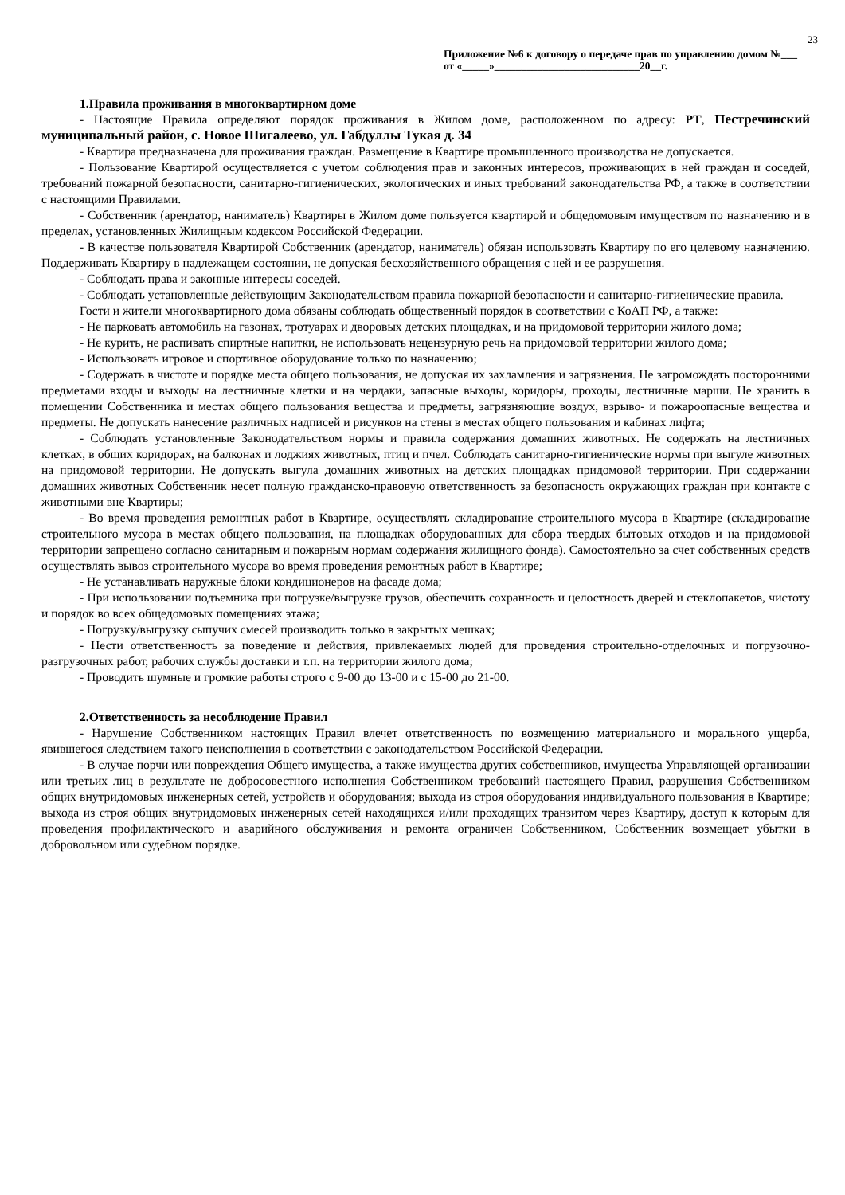23
Приложение №6 к договору о передаче прав по управлению домом №___ от «_____»___________________________20__г.
1.Правила проживания в многоквартирном доме
- Настоящие Правила определяют порядок проживания в Жилом доме, расположенном по адресу: РТ, Пестречинский муниципальный район, с. Новое Шигалеево, ул. Габдуллы Тукая д. 34
- Квартира предназначена для проживания граждан. Размещение в Квартире промышленного производства не допускается.
- Пользование Квартирой осуществляется с учетом соблюдения прав и законных интересов, проживающих в ней граждан и соседей, требований пожарной безопасности, санитарно-гигиенических, экологических и иных требований законодательства РФ, а также в соответствии с настоящими Правилами.
- Собственник (арендатор, наниматель) Квартиры в Жилом доме пользуется квартирой и общедомовым имуществом по назначению и в пределах, установленных Жилищным кодексом Российской Федерации.
- В качестве пользователя Квартирой Собственник (арендатор, наниматель) обязан использовать Квартиру по его целевому назначению. Поддерживать Квартиру в надлежащем состоянии, не допуская бесхозяйственного обращения с ней и ее разрушения.
- Соблюдать права и законные интересы соседей.
- Соблюдать установленные действующим Законодательством правила пожарной безопасности и санитарно-гигиенические правила.
Гости и жители многоквартирного дома обязаны соблюдать общественный порядок в соответствии с КоАП РФ, а также:
- Не парковать автомобиль на газонах, тротуарах и дворовых детских площадках, и на придомовой территории жилого дома;
- Не курить, не распивать спиртные напитки, не использовать нецензурную речь на придомовой территории жилого дома;
- Использовать игровое и спортивное оборудование только по назначению;
- Содержать в чистоте и порядке места общего пользования, не допуская их захламления и загрязнения. Не загромождать посторонними предметами входы и выходы на лестничные клетки и на чердаки, запасные выходы, коридоры, проходы, лестничные марши. Не хранить в помещении Собственника и местах общего пользования вещества и предметы, загрязняющие воздух, взрыво- и пожароопасные вещества и предметы. Не допускать нанесение различных надписей и рисунков на стены в местах общего пользования и кабинах лифта;
- Соблюдать установленные Законодательством нормы и правила содержания домашних животных. Не содержать на лестничных клетках, в общих коридорах, на балконах и лоджиях животных, птиц и пчел. Соблюдать санитарно-гигиенические нормы при выгуле животных на придомовой территории. Не допускать выгула домашних животных на детских площадках придомовой территории. При содержании домашних животных Собственник несет полную гражданско-правовую ответственность за безопасность окружающих граждан при контакте с животными вне Квартиры;
- Во время проведения ремонтных работ в Квартире, осуществлять складирование строительного мусора в Квартире (складирование строительного мусора в местах общего пользования, на площадках оборудованных для сбора твердых бытовых отходов и на придомовой территории запрещено согласно санитарным и пожарным нормам содержания жилищного фонда). Самостоятельно за счет собственных средств осуществлять вывоз строительного мусора во время проведения ремонтных работ в Квартире;
- Не устанавливать наружные блоки кондиционеров на фасаде дома;
- При использовании подъемника при погрузке/выгрузке грузов, обеспечить сохранность и целостность дверей и стеклопакетов, чистоту и порядок во всех общедомовых помещениях этажа;
- Погрузку/выгрузку сыпучих смесей производить только в закрытых мешках;
- Нести ответственность за поведение и действия, привлекаемых людей для проведения строительно-отделочных и погрузочно-разгрузочных работ, рабочих службы доставки и т.п. на территории жилого дома;
- Проводить шумные и громкие работы строго с 9-00 до 13-00 и с 15-00 до 21-00.
2.Ответственность за несоблюдение Правил
- Нарушение Собственником настоящих Правил влечет ответственность по возмещению материального и морального ущерба, явившегося следствием такого неисполнения в соответствии с законодательством Российской Федерации.
- В случае порчи или повреждения Общего имущества, а также имущества других собственников, имущества Управляющей организации или третьих лиц в результате не добросовестного исполнения Собственником требований настоящего Правил, разрушения Собственником общих внутридомовых инженерных сетей, устройств и оборудования; выхода из строя оборудования индивидуального пользования в Квартире; выхода из строя общих внутридомовых инженерных сетей находящихся и/или проходящих транзитом через Квартиру, доступ к которым для проведения профилактического и аварийного обслуживания и ремонта ограничен Собственником, Собственник возмещает убытки в добровольном или судебном порядке.